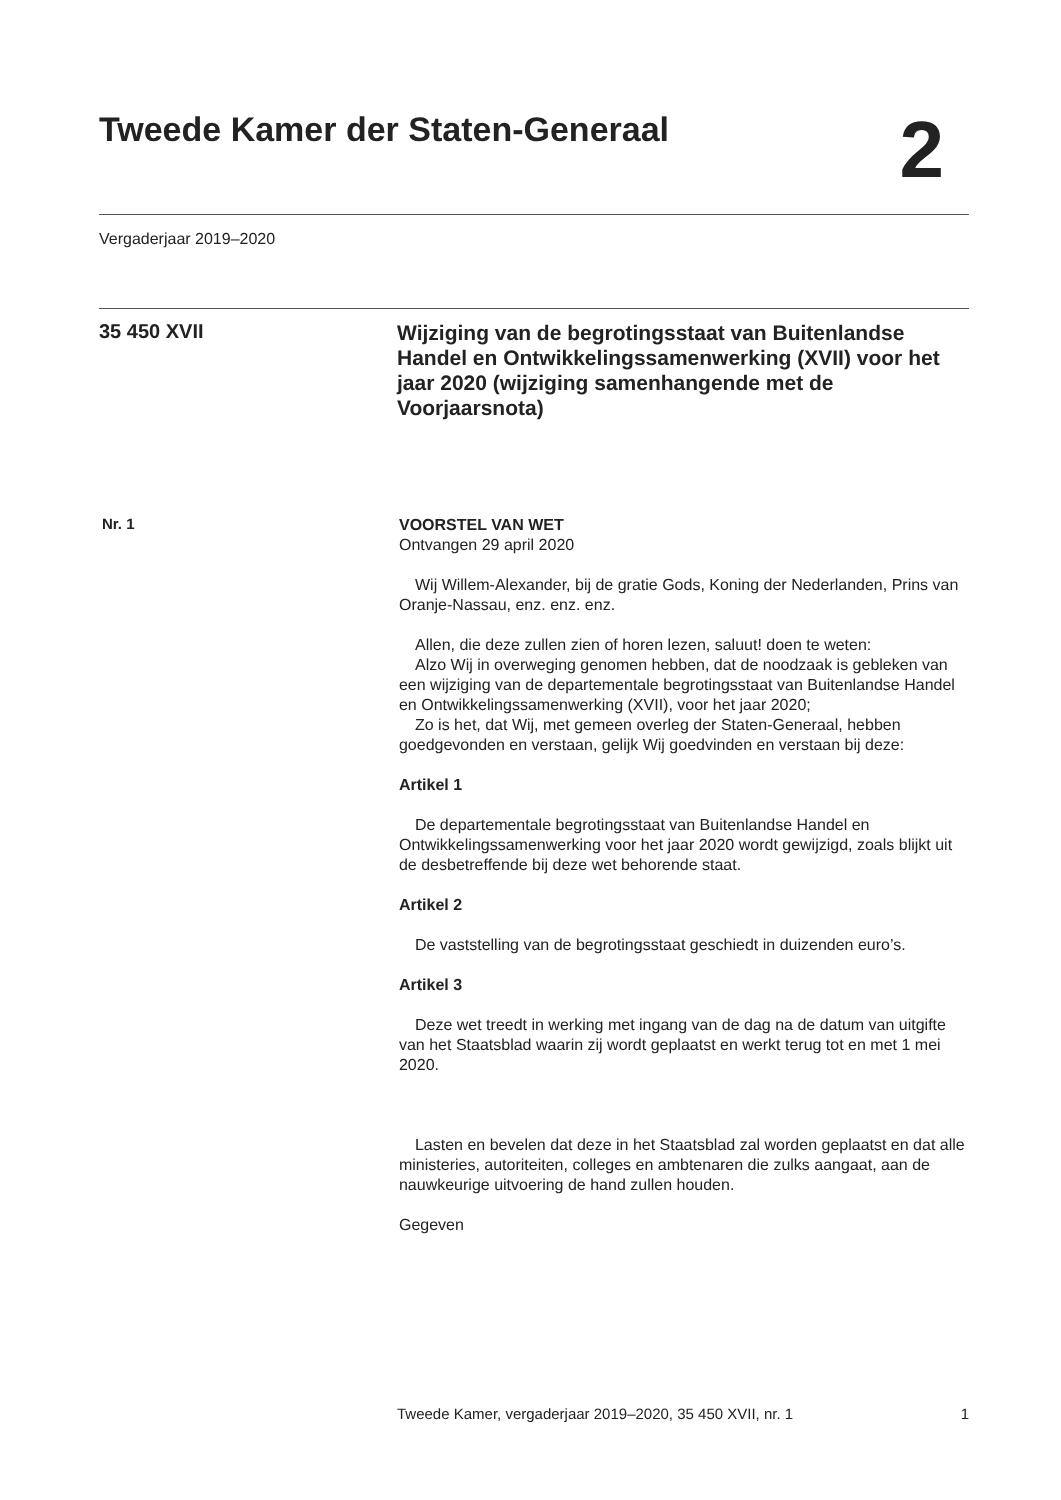Tweede Kamer der Staten-Generaal
2
Vergaderjaar 2019–2020
35 450 XVII
Wijziging van de begrotingsstaat van Buitenlandse Handel en Ontwikkelingssamenwerking (XVII) voor het jaar 2020 (wijziging samenhangende met de Voorjaarsnota)
Nr. 1
VOORSTEL VAN WET
Ontvangen 29 april 2020
Wij Willem-Alexander, bij de gratie Gods, Koning der Nederlanden, Prins van Oranje-Nassau, enz. enz. enz.
Allen, die deze zullen zien of horen lezen, saluut! doen te weten:
Alzo Wij in overweging genomen hebben, dat de noodzaak is gebleken van een wijziging van de departementale begrotingsstaat van Buitenlandse Handel en Ontwikkelingssamenwerking (XVII), voor het jaar 2020;
Zo is het, dat Wij, met gemeen overleg der Staten-Generaal, hebben goedgevonden en verstaan, gelijk Wij goedvinden en verstaan bij deze:
Artikel 1
De departementale begrotingsstaat van Buitenlandse Handel en Ontwikkelingssamenwerking voor het jaar 2020 wordt gewijzigd, zoals blijkt uit de desbetreffende bij deze wet behorende staat.
Artikel 2
De vaststelling van de begrotingsstaat geschiedt in duizenden euro’s.
Artikel 3
Deze wet treedt in werking met ingang van de dag na de datum van uitgifte van het Staatsblad waarin zij wordt geplaatst en werkt terug tot en met 1 mei 2020.
Lasten en bevelen dat deze in het Staatsblad zal worden geplaatst en dat alle ministeries, autoriteiten, colleges en ambtenaren die zulks aangaat, aan de nauwkeurige uitvoering de hand zullen houden.
Gegeven
Tweede Kamer, vergaderjaar 2019–2020, 35 450 XVII, nr. 1 1